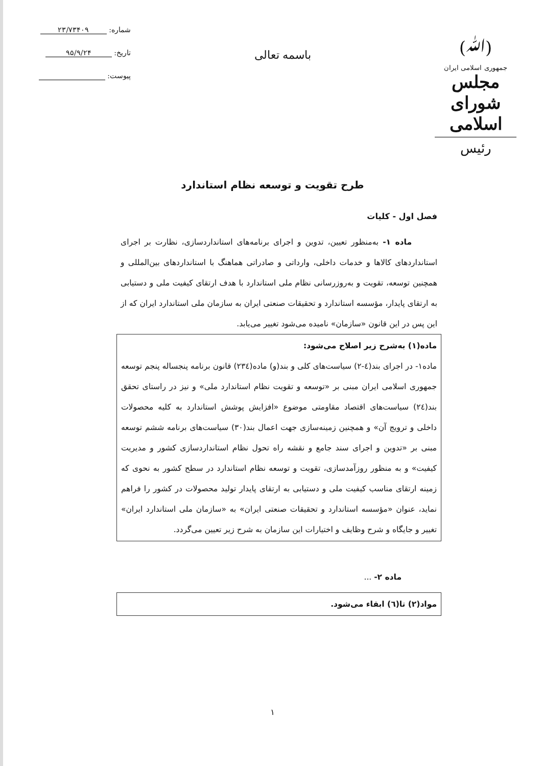(ﷲ)
جمهوری اسلامی ایران
مجلس شورای اسلامی
رئیس
باسمه تعالی
شماره: ۲۳/۷۳۴۰۹
تاریخ: ۹۵/۹/۲۴
پیوست:
طرح تقویت و توسعه نظام استاندارد
فصل اول - کلیات
ماده ۱- به‌منظور تعیین، تدوین و اجرای برنامه‌های استانداردسازی، نظارت بر اجرای استانداردهای کالاها و خدمات داخلی، وارداتی و صادراتی هماهنگ با استانداردهای بین‌المللی و همچنین توسعه، تقویت و به‌روزرسانی نظام ملی استاندارد با هدف ارتقای کیفیت ملی و دستیابی به ارتقای پایدار، مؤسسه استاندارد و تحقیقات صنعتی ایران به سازمان ملی استاندارد ایران که از این پس در این قانون «سازمان» نامیده می‌شود تغییر می‌یابد.
ماده(۱) به‌شرح زیر اصلاح می‌شود:
ماده۱- در اجرای بند(٤-٢) سیاست‌های کلی و بند(و) ماده(٢٣٤) قانون برنامه پنجساله پنجم توسعه جمهوری اسلامی ایران مبنی بر «توسعه و تقویت نظام استاندارد ملی» و نیز در راستای تحقق بند(٢٤) سیاست‌های اقتصاد مقاومتی موضوع «افزایش پوشش استاندارد به کلیه محصولات داخلی و ترویج آن» و همچنین زمینه‌سازی جهت اعمال بند(٣٠) سیاست‌های برنامه ششم توسعه مبنی بر «تدوین و اجرای سند جامع و نقشه راه تحول نظام استانداردسازی کشور و مدیریت کیفیت» و به منظور روزآمدسازی، تقویت و توسعه نظام استاندارد در سطح کشور به نحوی که زمینه ارتقای مناسب کیفیت ملی و دستیابی به ارتقای پایدار تولید محصولات در کشور را فراهم نماید، عنوان «مؤسسه استاندارد و تحقیقات صنعتی ایران» به «سازمان ملی استاندارد ایران» تغییر و جایگاه و شرح وظایف و اختیارات این سازمان به شرح زیر تعیین می‌گردد.
ماده ۲- ...
مواد(۲) تا(٦) ابقاء می‌شود.
۱